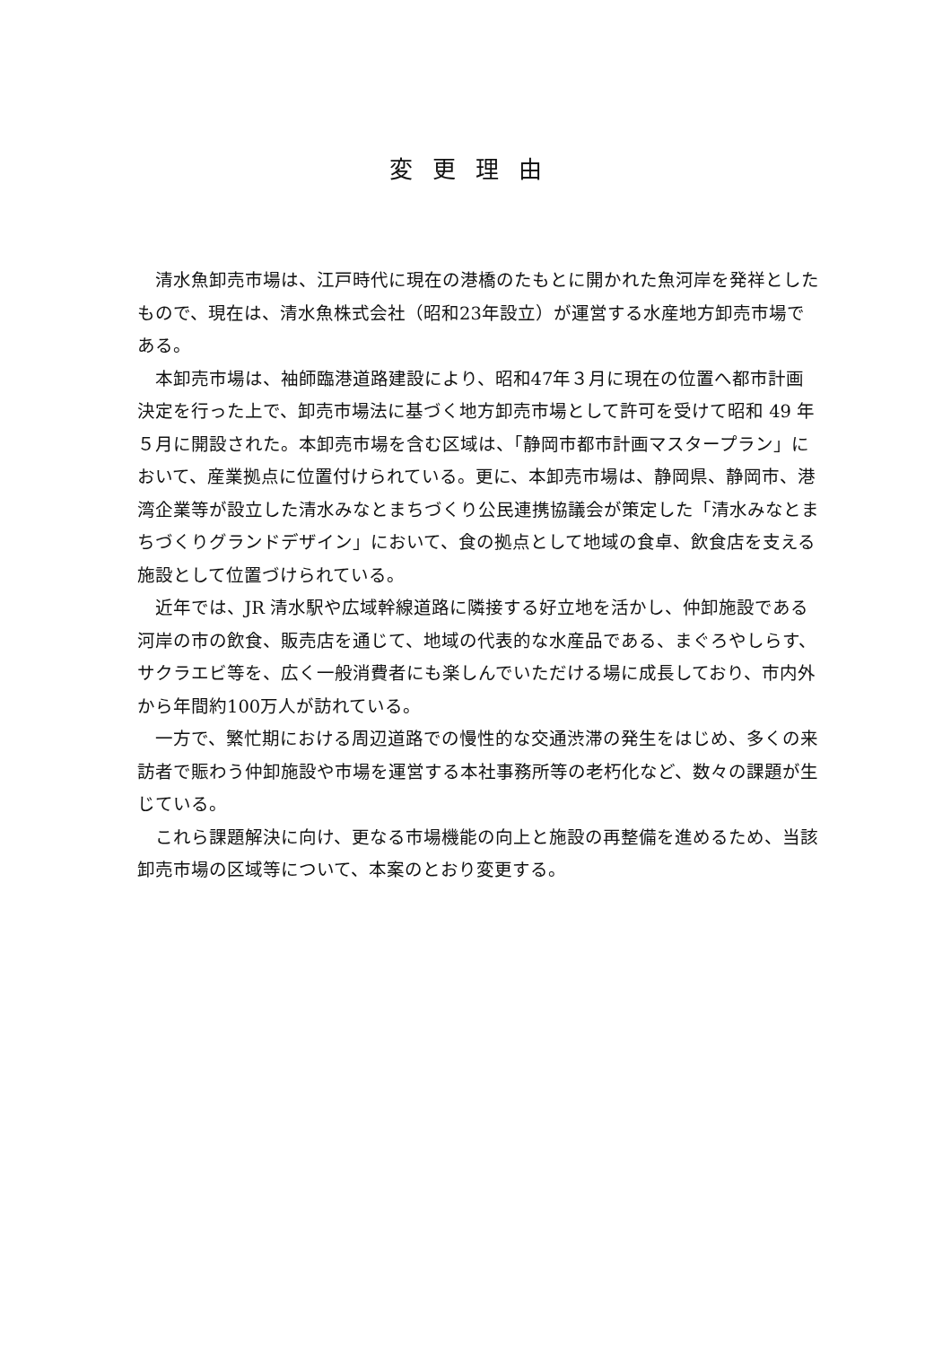変更理由
清水魚卸売市場は、江戸時代に現在の港橋のたもとに開かれた魚河岸を発祥としたもので、現在は、清水魚株式会社（昭和23年設立）が運営する水産地方卸売市場である。
本卸売市場は、袖師臨港道路建設により、昭和47年３月に現在の位置へ都市計画決定を行った上で、卸売市場法に基づく地方卸売市場として許可を受けて昭和 49 年５月に開設された。本卸売市場を含む区域は、「静岡市都市計画マスタープラン」において、産業拠点に位置付けられている。更に、本卸売市場は、静岡県、静岡市、港湾企業等が設立した清水みなとまちづくり公民連携協議会が策定した「清水みなとまちづくりグランドデザイン」において、食の拠点として地域の食卓、飲食店を支える施設として位置づけられている。
近年では、JR 清水駅や広域幹線道路に隣接する好立地を活かし、仲卸施設である河岸の市の飲食、販売店を通じて、地域の代表的な水産品である、まぐろやしらす、サクラエビ等を、広く一般消費者にも楽しんでいただける場に成長しており、市内外から年間約100万人が訪れている。
一方で、繁忙期における周辺道路での慢性的な交通渋滞の発生をはじめ、多くの来訪者で賑わう仲卸施設や市場を運営する本社事務所等の老朽化など、数々の課題が生じている。
これら課題解決に向け、更なる市場機能の向上と施設の再整備を進めるため、当該卸売市場の区域等について、本案のとおり変更する。